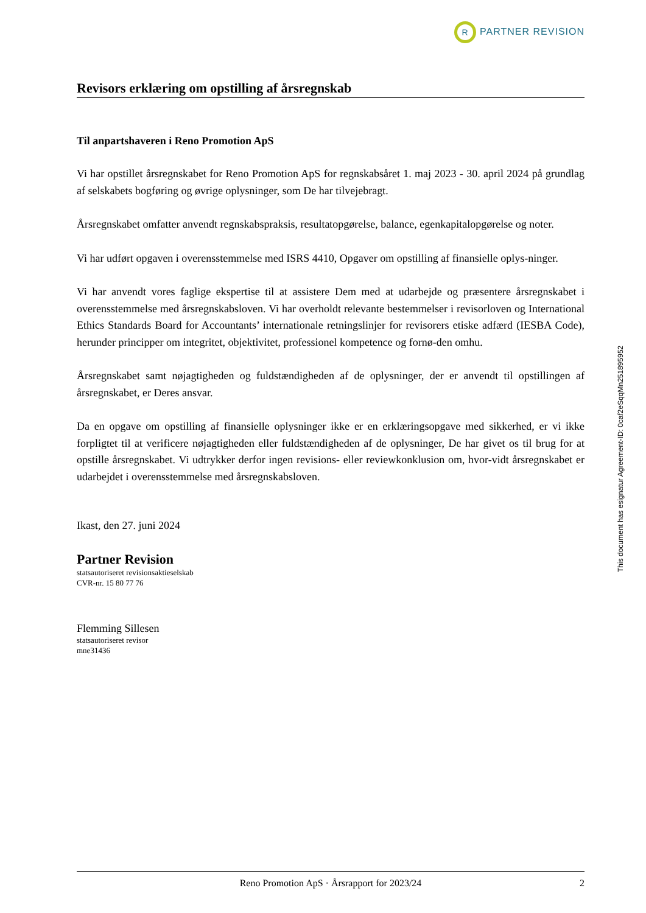R PARTNER REVISION
Revisors erklæring om opstilling af årsregnskab
Til anpartshaveren i Reno Promotion ApS
Vi har opstillet årsregnskabet for Reno Promotion ApS for regnskabsåret 1. maj 2023 - 30. april 2024 på grundlag af selskabets bogføring og øvrige oplysninger, som De har tilvejebragt.
Årsregnskabet omfatter anvendt regnskabspraksis, resultatopgørelse, balance, egenkapitalopgørelse og noter.
Vi har udført opgaven i overensstemmelse med ISRS 4410, Opgaver om opstilling af finansielle oplys-ninger.
Vi har anvendt vores faglige ekspertise til at assistere Dem med at udarbejde og præsentere årsregnskabet i overensstemmelse med årsregnskabsloven. Vi har overholdt relevante bestemmelser i revisorloven og International Ethics Standards Board for Accountants’ internationale retningslinjer for revisorers etiske adfærd (IESBA Code), herunder principper om integritet, objektivitet, professionel kompetence og fornø-den omhu.
Årsregnskabet samt nøjagtigheden og fuldstændigheden af de oplysninger, der er anvendt til opstillingen af årsregnskabet, er Deres ansvar.
Da en opgave om opstilling af finansielle oplysninger ikke er en erklæringsopgave med sikkerhed, er vi ikke forpligtet til at verificere nøjagtigheden eller fuldstændigheden af de oplysninger, De har givet os til brug for at opstille årsregnskabet. Vi udtrykker derfor ingen revisions- eller reviewkonklusion om, hvor-vidt årsregnskabet er udarbejdet i overensstemmelse med årsregnskabsloven.
Ikast, den 27. juni 2024
Partner Revision
statsautoriseret revisionsaktieselskab
CVR-nr. 15 80 77 76
Flemming Sillesen
statsautoriseret revisor
mne31436
Reno Promotion ApS · Årsrapport for 2023/24 2
This document has esignatur Agreement-ID: 0caf2eSqqMn251895952